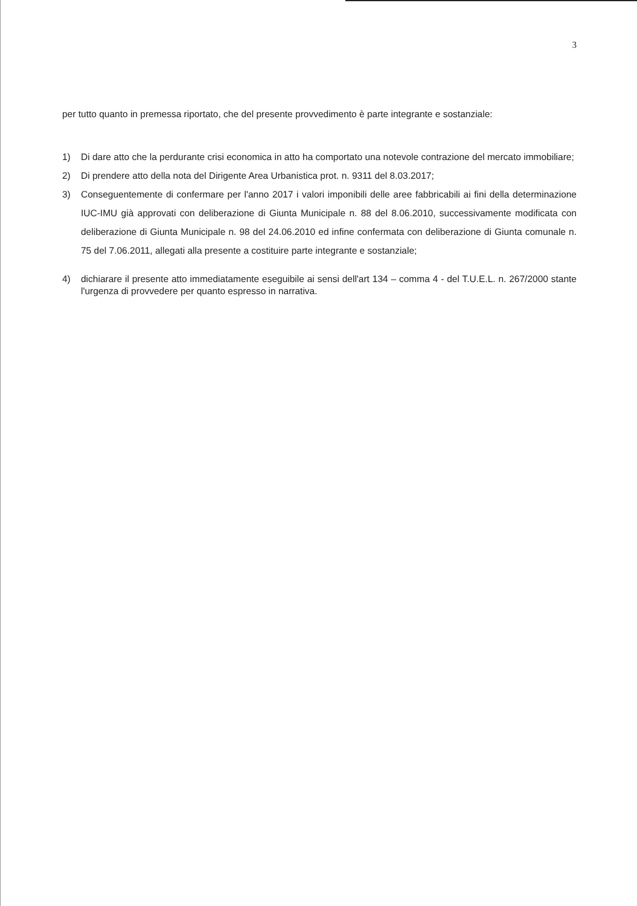3
per tutto quanto in premessa riportato, che del presente provvedimento è parte integrante e sostanziale:
1) Di dare atto che la perdurante crisi economica in atto ha comportato una notevole contrazione del mercato immobiliare;
2) Di prendere atto della nota del Dirigente Area Urbanistica prot. n. 9311 del 8.03.2017;
3) Conseguentemente di confermare per l'anno 2017 i valori imponibili delle aree fabbricabili ai fini della determinazione IUC-IMU già approvati con deliberazione di Giunta Municipale n. 88 del 8.06.2010, successivamente modificata con deliberazione di Giunta Municipale n. 98 del 24.06.2010 ed infine confermata con deliberazione di Giunta comunale n. 75 del 7.06.2011, allegati alla presente a costituire parte integrante e sostanziale;
4) dichiarare il presente atto immediatamente eseguibile ai sensi dell'art 134 – comma 4 - del T.U.E.L. n. 267/2000 stante l'urgenza di provvedere per quanto espresso in narrativa.